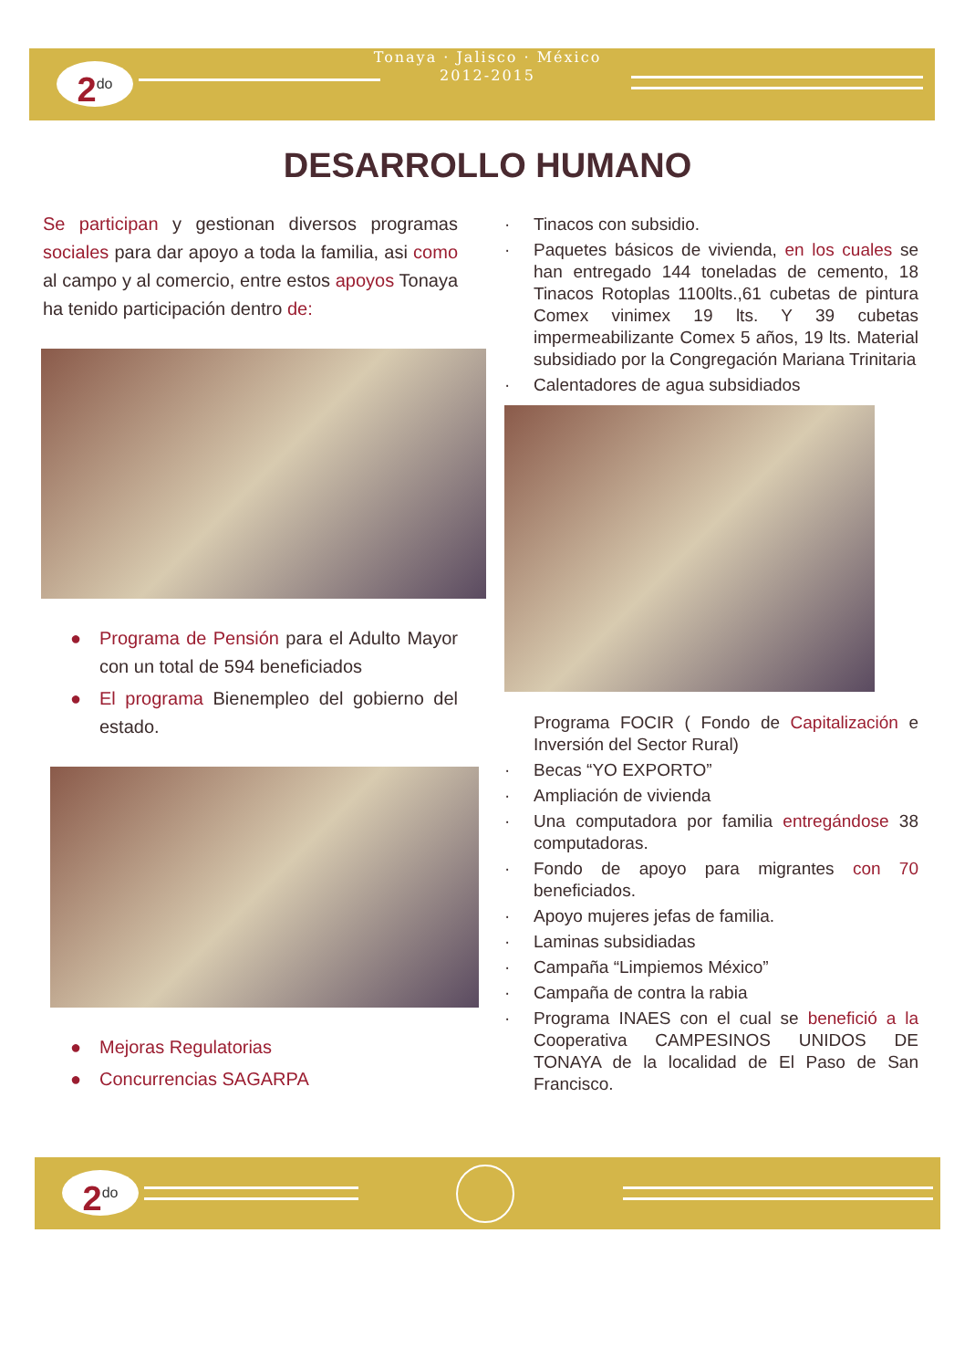2<sup>do</sup>
Tonaya · Jalisco · México
2012-2015
DESARROLLO HUMANO
Se participan y gestionan diversos programas sociales para dar apoyo a toda la familia, asi como al campo y al comercio, entre estos apoyos Tonaya ha tenido participación dentro de:
● Programa de Pensión para el Adulto Mayor con un total de 594 beneficiados
● El programa Bienempleo del gobierno del estado.
● Mejoras Regulatorias
● Concurrencias SAGARPA
· Tinacos con subsidio.
· Paquetes básicos de vivienda, en los cuales se han entregado 144 toneladas de cemento, 18 Tinacos Rotoplas 1100lts.,61 cubetas de pintura Comex vinimex 19 lts. Y 39 cubetas impermeabilizante Comex 5 años, 19 lts. Material subsidiado por la Congregación Mariana Trinitaria
· Calentadores de agua subsidiados
Programa FOCIR ( Fondo de Capitalización e Inversión del Sector Rural)
· Becas “YO EXPORTO”
· Ampliación de vivienda
· Una computadora por familia entregándose 38 computadoras.
· Fondo de apoyo para migrantes con 70 beneficiados.
· Apoyo mujeres jefas de familia.
· Laminas subsidiadas
· Campaña “Limpiemos México”
· Campaña de contra la rabia
· Programa INAES con el cual se benefició a la Cooperativa CAMPESINOS UNIDOS DE TONAYA de la localidad de El Paso de San Francisco.
2<sup>do</sup>